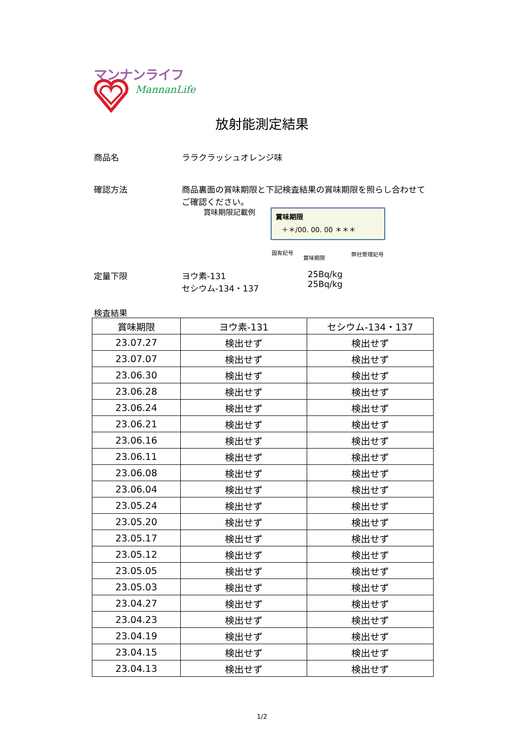マンナンライフ
MannanLife
放射能測定結果
商品名 ララクラッシュオレンジ味
確認方法 商品裏面の賞味期限と下記検査結果の賞味期限を照らし合わせてご確認ください。
賞味期限記載例
賞味期限
＋＊/00. 00. 00 ＊＊＊
固有記号
賞味期限
弊社管理記号
定量下限 ヨウ素-131
セシウム-134・137 25Bq/kg
25Bq/kg
検査結果
| 賞味期限 | ヨウ素-131 | セシウム-134・137 |
| --- | --- | --- |
| 23.07.27 | 検出せず | 検出せず |
| 23.07.07 | 検出せず | 検出せず |
| 23.06.30 | 検出せず | 検出せず |
| 23.06.28 | 検出せず | 検出せず |
| 23.06.24 | 検出せず | 検出せず |
| 23.06.21 | 検出せず | 検出せず |
| 23.06.16 | 検出せず | 検出せず |
| 23.06.11 | 検出せず | 検出せず |
| 23.06.08 | 検出せず | 検出せず |
| 23.06.04 | 検出せず | 検出せず |
| 23.05.24 | 検出せず | 検出せず |
| 23.05.20 | 検出せず | 検出せず |
| 23.05.17 | 検出せず | 検出せず |
| 23.05.12 | 検出せず | 検出せず |
| 23.05.05 | 検出せず | 検出せず |
| 23.05.03 | 検出せず | 検出せず |
| 23.04.27 | 検出せず | 検出せず |
| 23.04.23 | 検出せず | 検出せず |
| 23.04.19 | 検出せず | 検出せず |
| 23.04.15 | 検出せず | 検出せず |
| 23.04.13 | 検出せず | 検出せず |
1/2